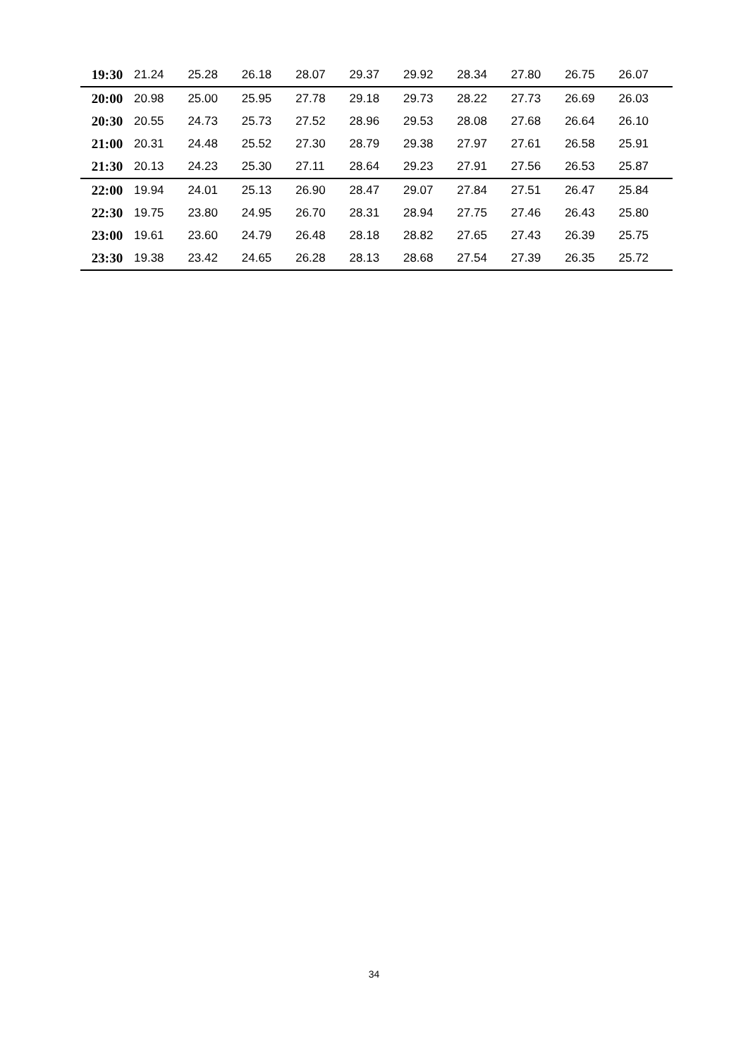| 19:30 | 21.24 | 25.28 | 26.18 | 28.07 | 29.37 | 29.92 | 28.34 | 27.80 | 26.75 | 26.07 |
| 20:00 | 20.98 | 25.00 | 25.95 | 27.78 | 29.18 | 29.73 | 28.22 | 27.73 | 26.69 | 26.03 |
| 20:30 | 20.55 | 24.73 | 25.73 | 27.52 | 28.96 | 29.53 | 28.08 | 27.68 | 26.64 | 26.10 |
| 21:00 | 20.31 | 24.48 | 25.52 | 27.30 | 28.79 | 29.38 | 27.97 | 27.61 | 26.58 | 25.91 |
| 21:30 | 20.13 | 24.23 | 25.30 | 27.11 | 28.64 | 29.23 | 27.91 | 27.56 | 26.53 | 25.87 |
| 22:00 | 19.94 | 24.01 | 25.13 | 26.90 | 28.47 | 29.07 | 27.84 | 27.51 | 26.47 | 25.84 |
| 22:30 | 19.75 | 23.80 | 24.95 | 26.70 | 28.31 | 28.94 | 27.75 | 27.46 | 26.43 | 25.80 |
| 23:00 | 19.61 | 23.60 | 24.79 | 26.48 | 28.18 | 28.82 | 27.65 | 27.43 | 26.39 | 25.75 |
| 23:30 | 19.38 | 23.42 | 24.65 | 26.28 | 28.13 | 28.68 | 27.54 | 27.39 | 26.35 | 25.72 |
34